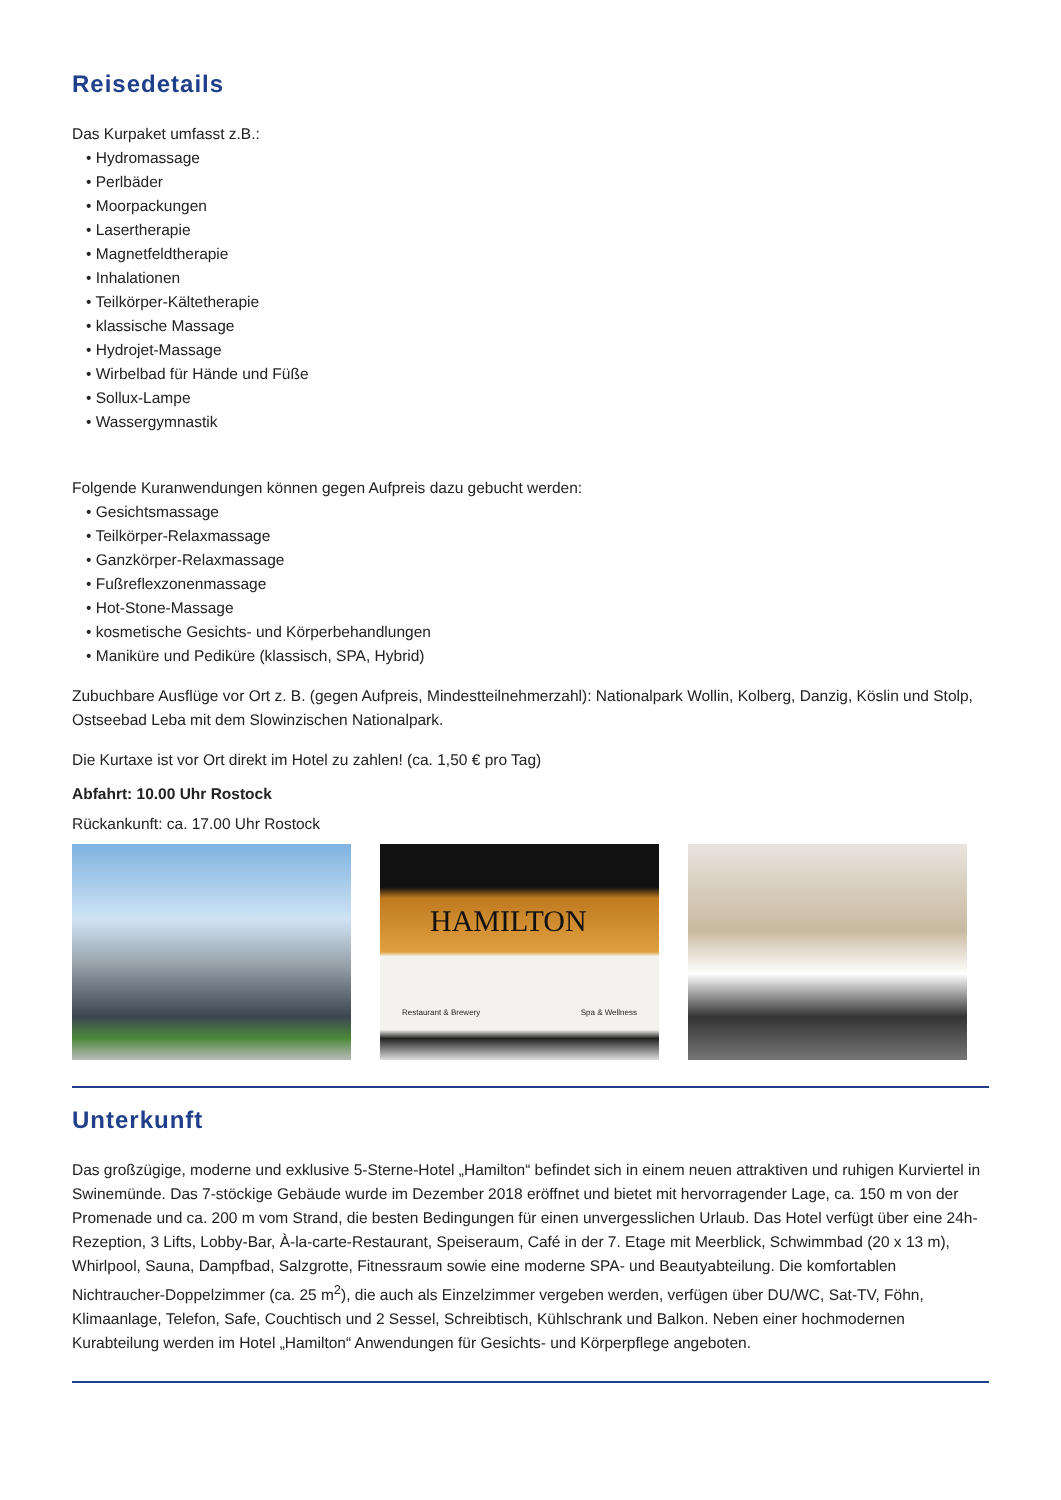Reisedetails
Das Kurpaket umfasst z.B.:
• Hydromassage
• Perlbäder
• Moorpackungen
• Lasertherapie
• Magnetfeldtherapie
• Inhalationen
• Teilkörper-Kältetherapie
• klassische Massage
• Hydrojet-Massage
• Wirbelbad für Hände und Füße
• Sollux-Lampe
• Wassergymnastik
Folgende Kuranwendungen können gegen Aufpreis dazu gebucht werden:
• Gesichtsmassage
• Teilkörper-Relaxmassage
• Ganzkörper-Relaxmassage
• Fußreflexzonenmassage
• Hot-Stone-Massage
• kosmetische Gesichts- und Körperbehandlungen
• Maniküre und Pediküre (klassisch, SPA, Hybrid)
Zubuchbare Ausflüge vor Ort z. B. (gegen Aufpreis, Mindestteilnehmerzahl): Nationalpark Wollin, Kolberg, Danzig, Köslin und Stolp, Ostseebad Leba mit dem Slowinzischen Nationalpark.
Die Kurtaxe ist vor Ort direkt im Hotel zu zahlen! (ca. 1,50 € pro Tag)
Abfahrt: 10.00 Uhr Rostock
Rückankunft: ca. 17.00 Uhr Rostock
HAMILTON
Restaurant & Brewery Spa & Wellness
Unterkunft
Das großzügige, moderne und exklusive 5-Sterne-Hotel „Hamilton“ befindet sich in einem neuen attraktiven und ruhigen Kurviertel in Swinemünde. Das 7-stöckige Gebäude wurde im Dezember 2018 eröffnet und bietet mit hervorragender Lage, ca. 150 m von der Promenade und ca. 200 m vom Strand, die besten Bedingungen für einen unvergesslichen Urlaub. Das Hotel verfügt über eine 24h-Rezeption, 3 Lifts, Lobby-Bar, À-la-carte-Restaurant, Speiseraum, Café in der 7. Etage mit Meerblick, Schwimmbad (20 x 13 m), Whirlpool, Sauna, Dampfbad, Salzgrotte, Fitnessraum sowie eine moderne SPA- und Beautyabteilung. Die komfortablen Nichtraucher-Doppelzimmer (ca. 25 m<sup>2</sup>), die auch als Einzelzimmer vergeben werden, verfügen über DU/WC, Sat-TV, Föhn, Klimaanlage, Telefon, Safe, Couchtisch und 2 Sessel, Schreibtisch, Kühlschrank und Balkon. Neben einer hochmodernen Kurabteilung werden im Hotel „Hamilton“ Anwendungen für Gesichts- und Körperpflege angeboten.